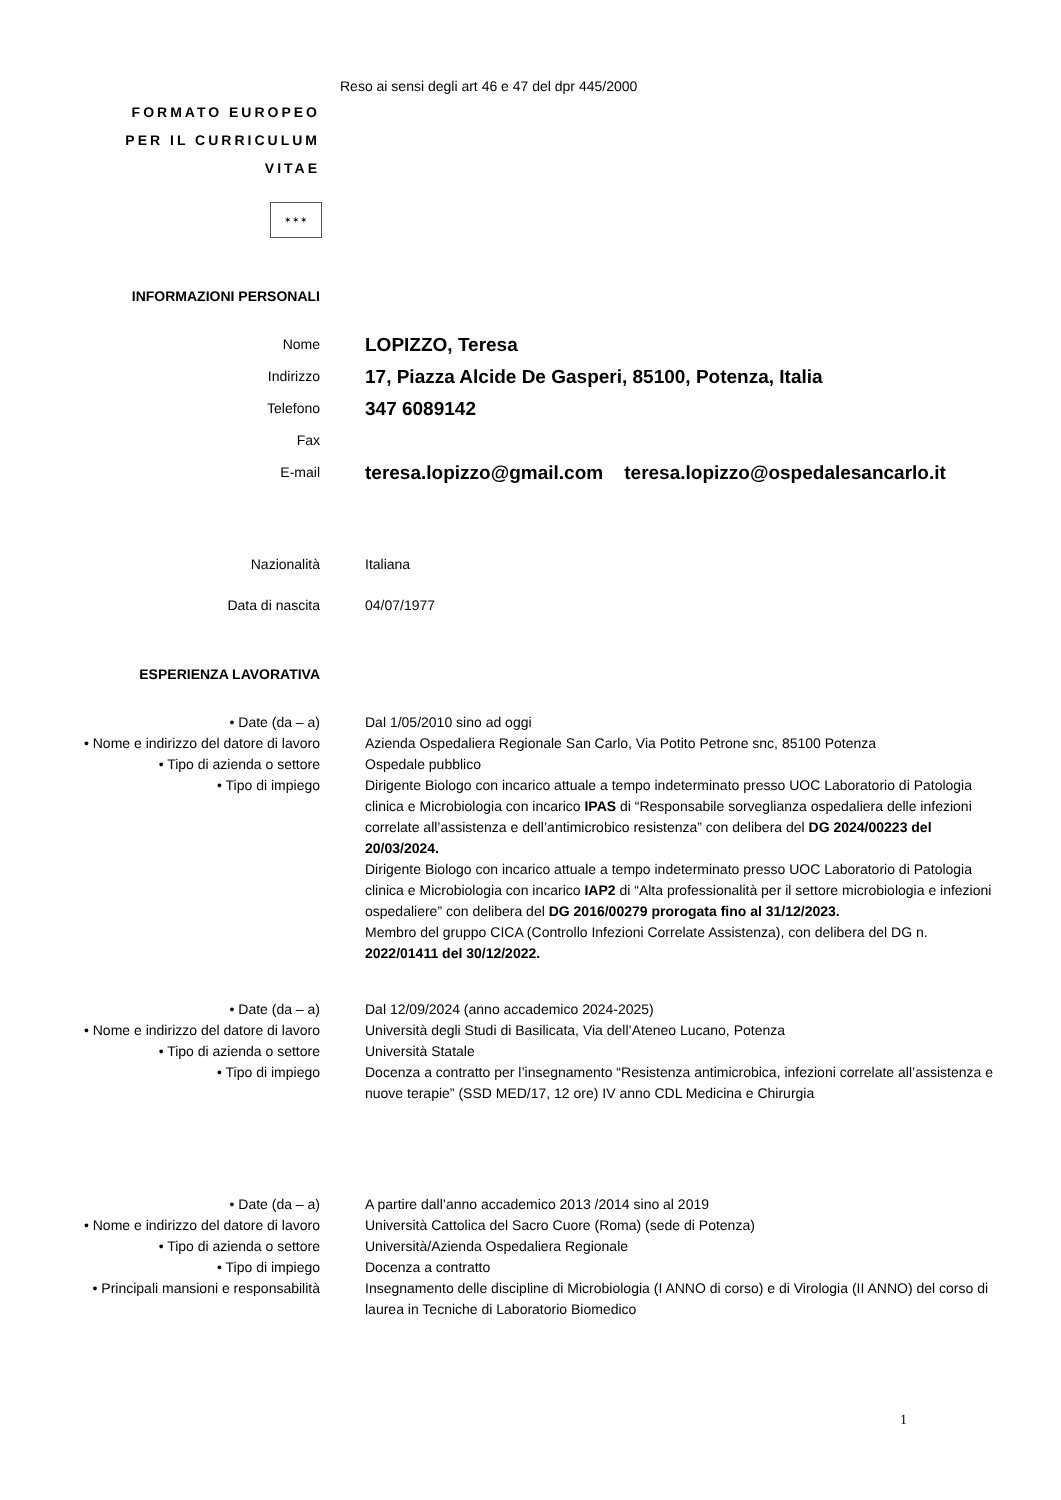Reso ai sensi degli art 46 e 47 del dpr 445/2000
FORMATO EUROPEO
PER IL CURRICULUM
VITAE
✶✶✶
INFORMAZIONI PERSONALI
Nome
LOPIZZO, Teresa
Indirizzo
17, Piazza Alcide De Gasperi, 85100, Potenza, Italia
Telefono
347 6089142
Fax
E-mail
teresa.lopizzo@gmail.com teresa.lopizzo@ospedalesancarlo.it
Nazionalità Italiana
Data di nascita 04/07/1977
ESPERIENZA LAVORATIVA
• Date (da – a) Dal 1/05/2010 sino ad oggi
• Nome e indirizzo del datore di lavoro
Azienda Ospedaliera Regionale San Carlo, Via Potito Petrone snc, 85100 Potenza
• Tipo di azienda o settore Ospedale pubblico
• Tipo di impiego Dirigente Biologo con incarico attuale a tempo indeterminato presso UOC Laboratorio di Patologia clinica e Microbiologia con incarico IPAS di “Responsabile sorveglianza ospedaliera delle infezioni correlate all’assistenza e dell’antimicrobico resistenza” con delibera del DG 2024/00223 del 20/03/2024.
Dirigente Biologo con incarico attuale a tempo indeterminato presso UOC Laboratorio di Patologia clinica e Microbiologia con incarico IAP2 di “Alta professionalità per il settore microbiologia e infezioni ospedaliere” con delibera del DG 2016/00279 prorogata fino al 31/12/2023.
Membro del gruppo CICA (Controllo Infezioni Correlate Assistenza), con delibera del DG n. 2022/01411 del 30/12/2022.
• Date (da – a) Dal 12/09/2024 (anno accademico 2024-2025)
• Nome e indirizzo del datore di lavoro
Università degli Studi di Basilicata, Via dell’Ateneo Lucano, Potenza
• Tipo di azienda o settore Università Statale
• Tipo di impiego Docenza a contratto per l’insegnamento “Resistenza antimicrobica, infezioni correlate all’assistenza e nuove terapie” (SSD MED/17, 12 ore) IV anno CDL Medicina e Chirurgia
• Date (da – a) A partire dall’anno accademico 2013 /2014 sino al 2019
• Nome e indirizzo del datore di lavoro
Università Cattolica del Sacro Cuore (Roma) (sede di Potenza)
• Tipo di azienda o settore Università/Azienda Ospedaliera Regionale
• Tipo di impiego Docenza a contratto
• Principali mansioni e responsabilità Insegnamento delle discipline di Microbiologia (I ANNO di corso) e di Virologia (II ANNO) del corso di laurea in Tecniche di Laboratorio Biomedico
1